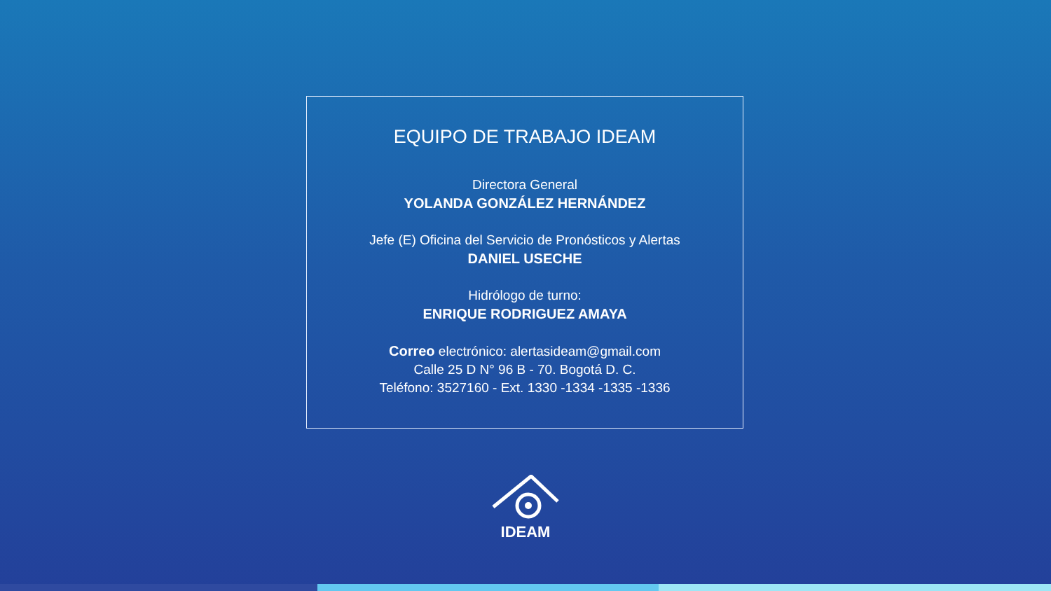EQUIPO DE TRABAJO IDEAM
Directora General
YOLANDA GONZÁLEZ HERNÁNDEZ
Jefe (E) Oficina del Servicio de Pronósticos y Alertas
DANIEL USECHE
Hidrólogo de turno:
ENRIQUE RODRIGUEZ AMAYA
Correo electrónico: alertasideam@gmail.com
Calle 25 D N° 96 B - 70. Bogotá D. C.
Teléfono: 3527160 - Ext. 1330 -1334 -1335 -1336
IDEAM